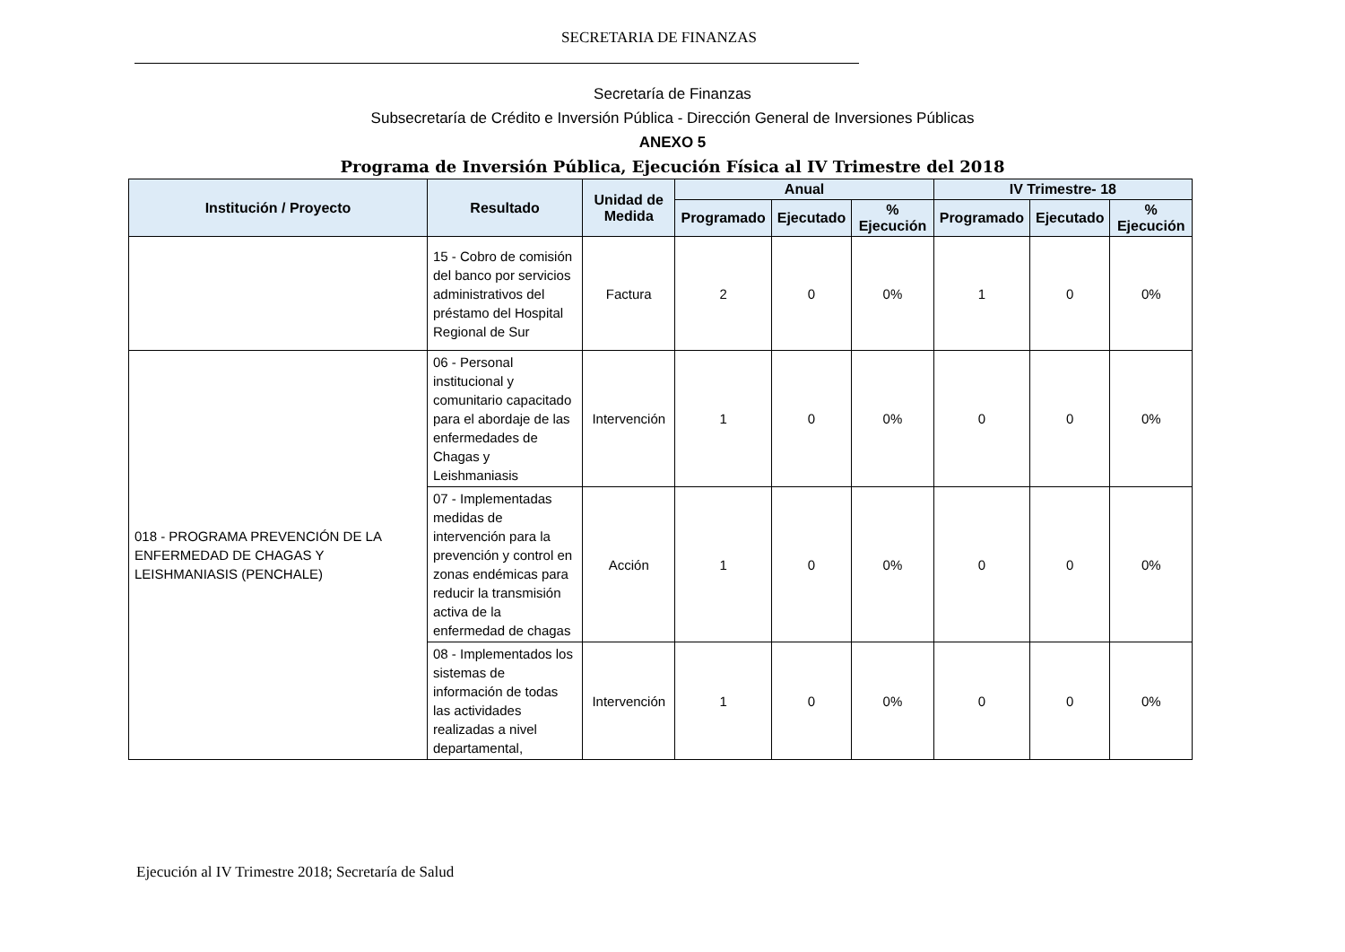SECRETARIA DE FINANZAS
Secretaría de Finanzas
Subsecretaría de Crédito e Inversión Pública - Dirección General de Inversiones Públicas
ANEXO 5
Programa de Inversión Pública, Ejecución Física al IV Trimestre del 2018
| Institución / Proyecto | Resultado | Unidad de Medida | Anual | | | IV Trimestre- 18 | | |
| --- | --- | --- | --- | --- | --- | --- | --- | --- |
| | | | Programado | Ejecutado | % Ejecución | Programado | Ejecutado | % Ejecución |
| | 15 - Cobro de comisión del banco por servicios administrativos del préstamo del Hospital Regional de Sur | Factura | 2 | 0 | 0% | 1 | 0 | 0% |
| 018 - PROGRAMA PREVENCIÓN DE LA ENFERMEDAD DE CHAGAS Y LEISHMANIASIS (PENCHALE) | 06 - Personal institucional y comunitario capacitado para el abordaje de las enfermedades de Chagas y Leishmaniasis | Intervención | 1 | 0 | 0% | 0 | 0 | 0% |
| | 07 - Implementadas medidas de intervención para la prevención y control en zonas endémicas para reducir la transmisión activa de la enfermedad de chagas | Acción | 1 | 0 | 0% | 0 | 0 | 0% |
| | 08 - Implementados los sistemas de información de todas las actividades realizadas a nivel departamental, | Intervención | 1 | 0 | 0% | 0 | 0 | 0% |
Ejecución al IV Trimestre 2018; Secretaría de Salud